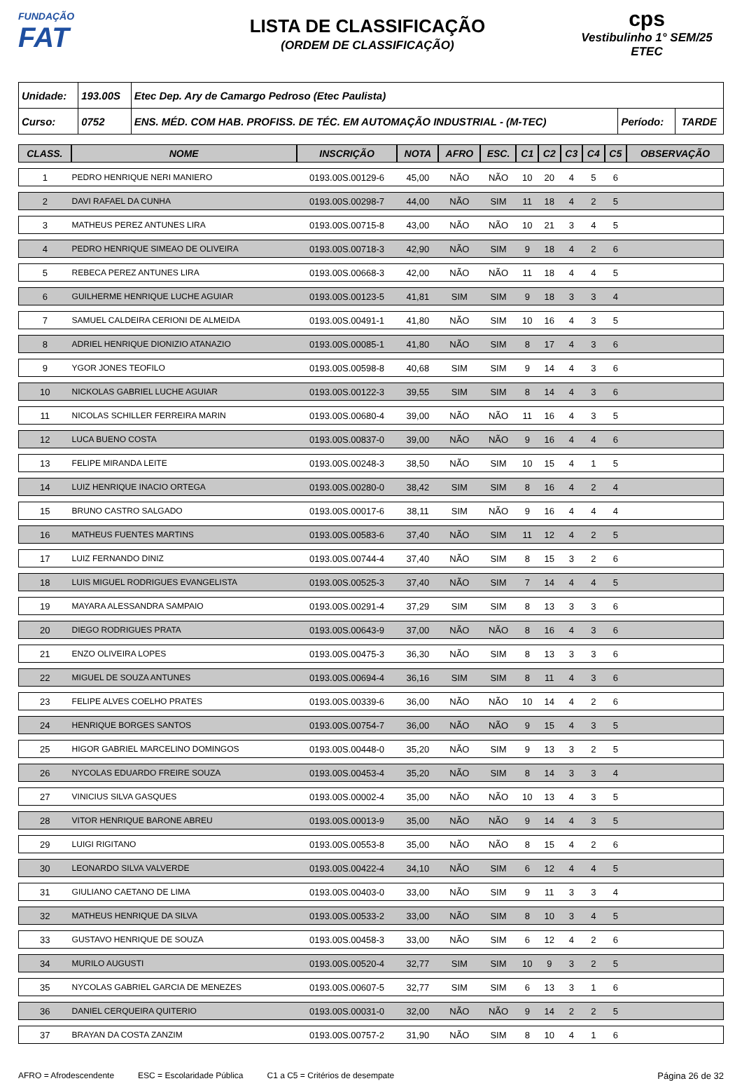FUNDAÇÃO
FAT
LISTA DE CLASSIFICAÇÃO
(ORDEM DE CLASSIFICAÇÃO)
cps
Vestibulinho 1° SEM/25
ETEC
| Unidade: | 193.00S | Etec Dep. Ary de Camargo Pedroso (Etec Paulista) | | |
| Curso: | 0752 | ENS. MÉD. COM HAB. PROFISS. DE TÉC. EM AUTOMAÇÃO INDUSTRIAL - (M-TEC) | Período: | TARDE |
| CLASS. | NOME | INSCRIÇÃO | NOTA | AFRO | ESC. | C1 | C2 | C3 | C4 | C5 | OBSERVAÇÃO |
| --- | --- | --- | --- | --- | --- | --- | --- | --- | --- | --- | --- |
| 1 | PEDRO HENRIQUE NERI MANIERO | 0193.00S.00129-6 | 45,00 | NÃO | NÃO | 10 | 20 | 4 | 5 | 6 | |
| 2 | DAVI RAFAEL DA CUNHA | 0193.00S.00298-7 | 44,00 | NÃO | SIM | 11 | 18 | 4 | 2 | 5 | |
| 3 | MATHEUS PEREZ ANTUNES LIRA | 0193.00S.00715-8 | 43,00 | NÃO | NÃO | 10 | 21 | 3 | 4 | 5 | |
| 4 | PEDRO HENRIQUE SIMEAO DE OLIVEIRA | 0193.00S.00718-3 | 42,90 | NÃO | SIM | 9 | 18 | 4 | 2 | 6 | |
| 5 | REBECA PEREZ ANTUNES LIRA | 0193.00S.00668-3 | 42,00 | NÃO | NÃO | 11 | 18 | 4 | 4 | 5 | |
| 6 | GUILHERME HENRIQUE LUCHE AGUIAR | 0193.00S.00123-5 | 41,81 | SIM | SIM | 9 | 18 | 3 | 3 | 4 | |
| 7 | SAMUEL CALDEIRA CERIONI DE ALMEIDA | 0193.00S.00491-1 | 41,80 | NÃO | SIM | 10 | 16 | 4 | 3 | 5 | |
| 8 | ADRIEL HENRIQUE DIONIZIO ATANAZIO | 0193.00S.00085-1 | 41,80 | NÃO | SIM | 8 | 17 | 4 | 3 | 6 | |
| 9 | YGOR JONES TEOFILO | 0193.00S.00598-8 | 40,68 | SIM | SIM | 9 | 14 | 4 | 3 | 6 | |
| 10 | NICKOLAS GABRIEL LUCHE AGUIAR | 0193.00S.00122-3 | 39,55 | SIM | SIM | 8 | 14 | 4 | 3 | 6 | |
| 11 | NICOLAS SCHILLER FERREIRA MARIN | 0193.00S.00680-4 | 39,00 | NÃO | NÃO | 11 | 16 | 4 | 3 | 5 | |
| 12 | LUCA BUENO COSTA | 0193.00S.00837-0 | 39,00 | NÃO | NÃO | 9 | 16 | 4 | 4 | 6 | |
| 13 | FELIPE MIRANDA LEITE | 0193.00S.00248-3 | 38,50 | NÃO | SIM | 10 | 15 | 4 | 1 | 5 | |
| 14 | LUIZ HENRIQUE INACIO ORTEGA | 0193.00S.00280-0 | 38,42 | SIM | SIM | 8 | 16 | 4 | 2 | 4 | |
| 15 | BRUNO CASTRO SALGADO | 0193.00S.00017-6 | 38,11 | SIM | NÃO | 9 | 16 | 4 | 4 | 4 | |
| 16 | MATHEUS FUENTES MARTINS | 0193.00S.00583-6 | 37,40 | NÃO | SIM | 11 | 12 | 4 | 2 | 5 | |
| 17 | LUIZ FERNANDO DINIZ | 0193.00S.00744-4 | 37,40 | NÃO | SIM | 8 | 15 | 3 | 2 | 6 | |
| 18 | LUIS MIGUEL RODRIGUES EVANGELISTA | 0193.00S.00525-3 | 37,40 | NÃO | SIM | 7 | 14 | 4 | 4 | 5 | |
| 19 | MAYARA ALESSANDRA SAMPAIO | 0193.00S.00291-4 | 37,29 | SIM | SIM | 8 | 13 | 3 | 3 | 6 | |
| 20 | DIEGO RODRIGUES PRATA | 0193.00S.00643-9 | 37,00 | NÃO | NÃO | 8 | 16 | 4 | 3 | 6 | |
| 21 | ENZO OLIVEIRA LOPES | 0193.00S.00475-3 | 36,30 | NÃO | SIM | 8 | 13 | 3 | 3 | 6 | |
| 22 | MIGUEL DE SOUZA ANTUNES | 0193.00S.00694-4 | 36,16 | SIM | SIM | 8 | 11 | 4 | 3 | 6 | |
| 23 | FELIPE ALVES COELHO PRATES | 0193.00S.00339-6 | 36,00 | NÃO | NÃO | 10 | 14 | 4 | 2 | 6 | |
| 24 | HENRIQUE BORGES SANTOS | 0193.00S.00754-7 | 36,00 | NÃO | NÃO | 9 | 15 | 4 | 3 | 5 | |
| 25 | HIGOR GABRIEL MARCELINO DOMINGOS | 0193.00S.00448-0 | 35,20 | NÃO | SIM | 9 | 13 | 3 | 2 | 5 | |
| 26 | NYCOLAS EDUARDO FREIRE SOUZA | 0193.00S.00453-4 | 35,20 | NÃO | SIM | 8 | 14 | 3 | 3 | 4 | |
| 27 | VINICIUS SILVA GASQUES | 0193.00S.00002-4 | 35,00 | NÃO | NÃO | 10 | 13 | 4 | 3 | 5 | |
| 28 | VITOR HENRIQUE BARONE ABREU | 0193.00S.00013-9 | 35,00 | NÃO | NÃO | 9 | 14 | 4 | 3 | 5 | |
| 29 | LUIGI RIGITANO | 0193.00S.00553-8 | 35,00 | NÃO | NÃO | 8 | 15 | 4 | 2 | 6 | |
| 30 | LEONARDO SILVA VALVERDE | 0193.00S.00422-4 | 34,10 | NÃO | SIM | 6 | 12 | 4 | 4 | 5 | |
| 31 | GIULIANO CAETANO DE LIMA | 0193.00S.00403-0 | 33,00 | NÃO | SIM | 9 | 11 | 3 | 3 | 4 | |
| 32 | MATHEUS HENRIQUE DA SILVA | 0193.00S.00533-2 | 33,00 | NÃO | SIM | 8 | 10 | 3 | 4 | 5 | |
| 33 | GUSTAVO HENRIQUE DE SOUZA | 0193.00S.00458-3 | 33,00 | NÃO | SIM | 6 | 12 | 4 | 2 | 6 | |
| 34 | MURILO AUGUSTI | 0193.00S.00520-4 | 32,77 | SIM | SIM | 10 | 9 | 3 | 2 | 5 | |
| 35 | NYCOLAS GABRIEL GARCIA DE MENEZES | 0193.00S.00607-5 | 32,77 | SIM | SIM | 6 | 13 | 3 | 1 | 6 | |
| 36 | DANIEL CERQUEIRA QUITERIO | 0193.00S.00031-0 | 32,00 | NÃO | NÃO | 9 | 14 | 2 | 2 | 5 | |
| 37 | BRAYAN DA COSTA ZANZIM | 0193.00S.00757-2 | 31,90 | NÃO | SIM | 8 | 10 | 4 | 1 | 6 | |
AFRO = Afrodescendente ESC = Escolaridade Pública C1 a C5 = Critérios de desempate Página 26 de 32